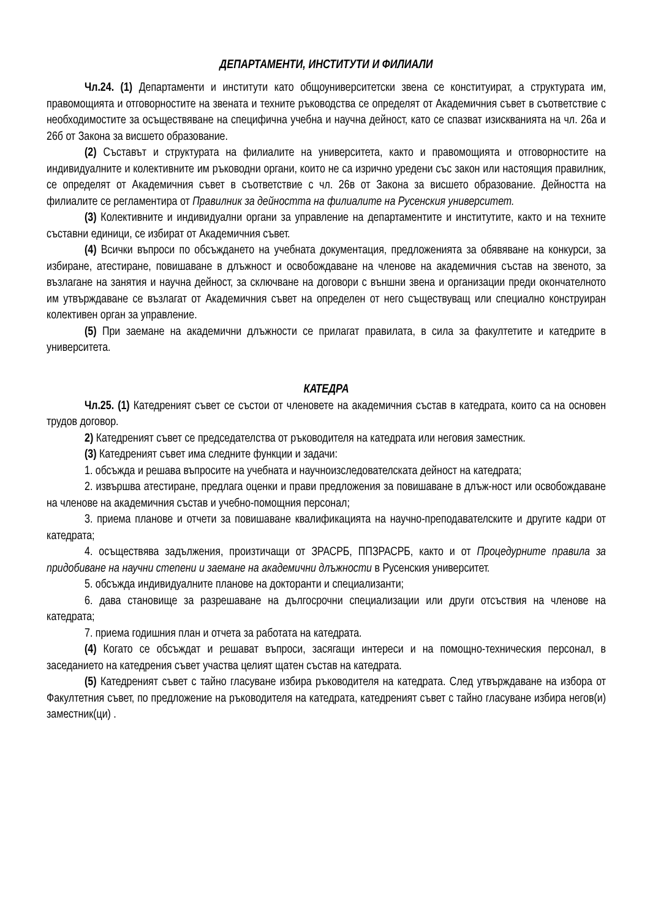ДЕПАРТАМЕНТИ, ИНСТИТУТИ И ФИЛИАЛИ
Чл.24. (1) Департаменти и институти като общоуниверситетски звена се конституират, а структурата им, правомощията и отговорностите на звената и техните ръководства се определят от Академичния съвет в съответствие с необходимостите за осъществяване на специфична учебна и научна дейност, като се спазват изискванията на чл. 26а и 26б от Закона за висшето образование.
(2) Съставът и структурата на филиалите на университета, както и правомощията и отговорностите на индивидуалните и колективните им ръководни органи, които не са изрично уредени със закон или настоящия правилник, се определят от Академичния съвет в съответствие с чл. 26в от Закона за висшето образование. Дейността на филиалите се регламентира от Правилник за дейността на филиалите на Русенския университет.
(3) Колективните и индивидуални органи за управление на департаментите и институтите, както и на техните съставни единици, се избират от Академичния съвет.
(4) Всички въпроси по обсъждането на учебната документация, предложенията за обявяване на конкурси, за избиране, атестиране, повишаване в длъжност и освобождаване на членове на академичния състав на звеното, за възлагане на занятия и научна дейност, за сключване на договори с външни звена и организации преди окончателното им утвърждаване се възлагат от Академичния съвет на определен от него съществуващ или специално конструиран колективен орган за управление.
(5) При заемане на академични длъжности се прилагат правилата, в сила за факултетите и катедрите в университета.
КАТЕДРА
Чл.25. (1) Катедреният съвет се състои от членовете на академичния състав в катедрата, които са на основен трудов договор.
2) Катедреният съвет се председателства от ръководителя на катедрата или неговия заместник.
(3) Катедреният съвет има следните функции и задачи:
1. обсъжда и решава въпросите на учебната и научноизследователската дейност на катедрата;
2. извършва атестиране, предлага оценки и прави предложения за повишаване в длъж-ност или освобождаване на членове на академичния състав и учебно-помощния персонал;
3. приема планове и отчети за повишаване квалификацията на научно-преподавателските и другите кадри от катедрата;
4. осъществява задължения, произтичащи от ЗРАСРБ, ППЗРАСРБ, както и от Процедурните правила за придобиване на научни степени и заемане на академични длъжности в Русенския университет.
5. обсъжда индивидуалните планове на докторанти и специализанти;
6. дава становище за разрешаване на дългосрочни специализации или други отсъствия на членове на катедрата;
7. приема годишния план и отчета за работата на катедрата.
(4) Когато се обсъждат и решават въпроси, засягащи интереси и на помощно-техническия персонал, в заседанието на катедрения съвет участва целият щатен състав на катедрата.
(5) Катедреният съвет с тайно гласуване избира ръководителя на катедрата. След утвърждаване на избора от Факултетния съвет, по предложение на ръководителя на катедрата, катедреният съвет с тайно гласуване избира негов(и) заместник(ци) .